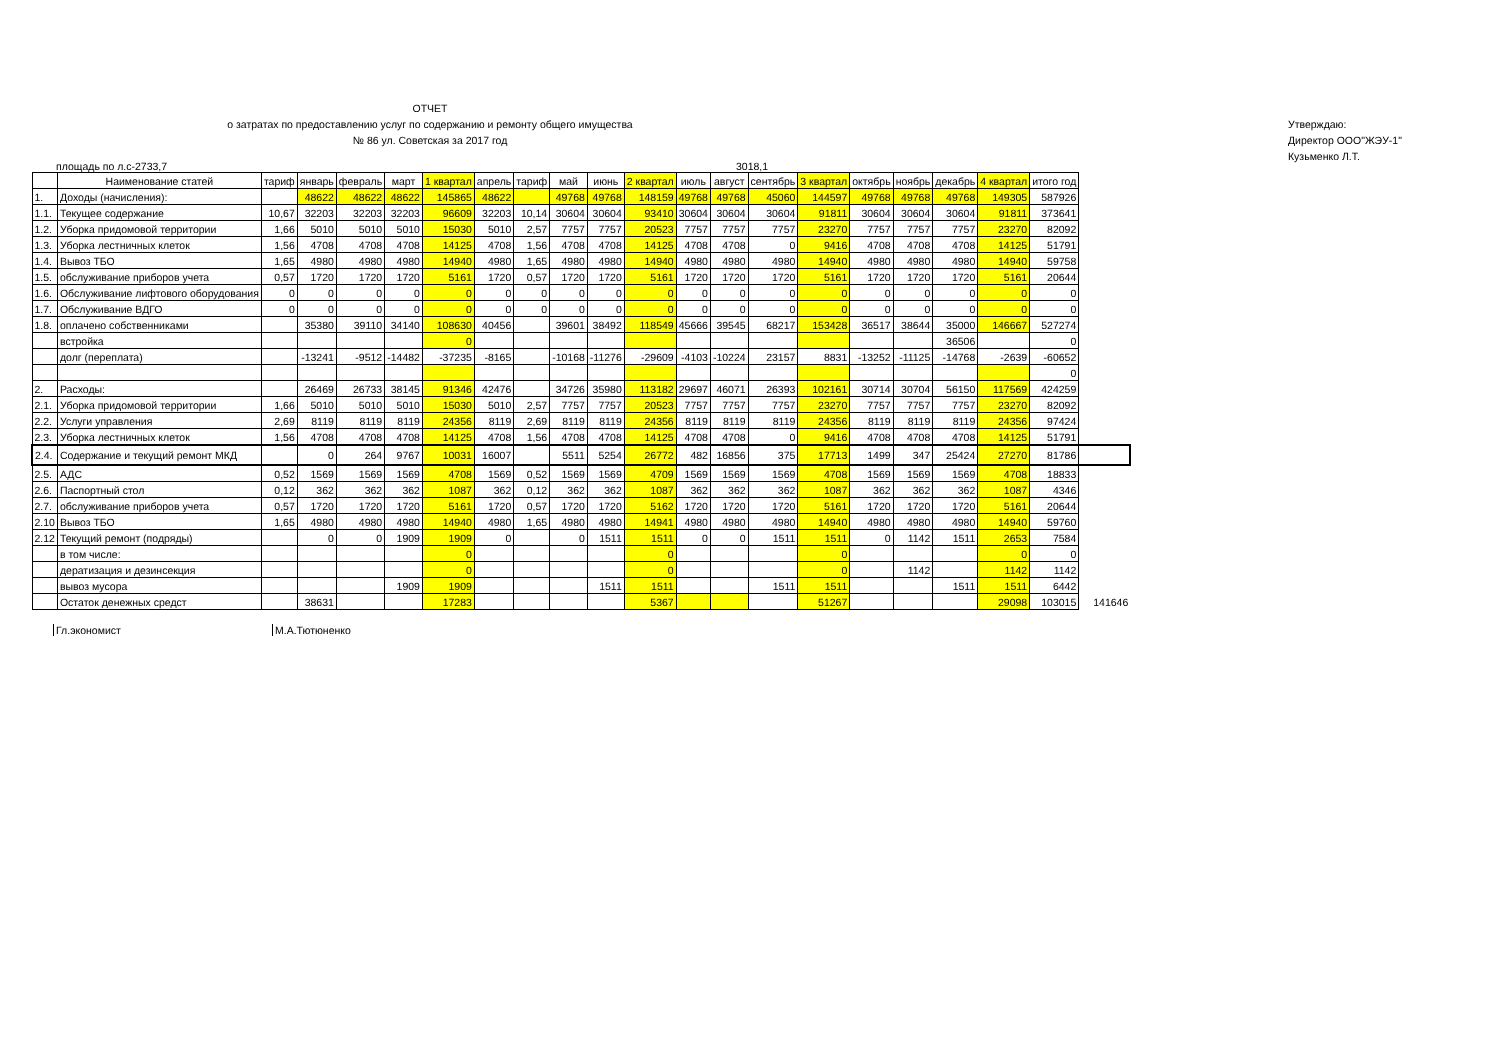ОТЧЕТ
о затратах по предоставлению услуг по содержанию и ремонту общего имущества
№ 86 ул. Советская за 2017 год
Утверждаю:
Директор ООО"ЖЭУ-1"
Кузьменко Л.Т.
площадь по л.с-2733,7 3018,1
| | Наименование статей | тариф | январь | февраль | март | 1 квартал | апрель | тариф | май | июнь | 2 квартал | июль | август | сентябрь | 3 квартал | октябрь | ноябрь | декабрь | 4 квартал | итого год | |
| --- | --- | --- | --- | --- | --- | --- | --- | --- | --- | --- | --- | --- | --- | --- | --- | --- | --- | --- | --- | --- | --- |
| 1. | Доходы (начисления): | | 48622 | 48622 | 48622 | 145865 | 48622 | | 49768 | 49768 | 148159 | 49768 | 49768 | 45060 | 144597 | 49768 | 49768 | 49768 | 149305 | 587926 | |
| 1.1. | Текущее содержание | 10,67 | 32203 | 32203 | 32203 | 96609 | 32203 | 10,14 | 30604 | 30604 | 93410 | 30604 | 30604 | 30604 | 91811 | 30604 | 30604 | 30604 | 91811 | 373641 | |
| 1.2. | Уборка придомовой территории | 1,66 | 5010 | 5010 | 5010 | 15030 | 5010 | 2,57 | 7757 | 7757 | 20523 | 7757 | 7757 | 7757 | 23270 | 7757 | 7757 | 7757 | 23270 | 82092 | |
| 1.3. | Уборка лестничных клеток | 1,56 | 4708 | 4708 | 4708 | 14125 | 4708 | 1,56 | 4708 | 4708 | 14125 | 4708 | 4708 | 0 | 9416 | 4708 | 4708 | 4708 | 14125 | 51791 | |
| 1.4. | Вывоз ТБО | 1,65 | 4980 | 4980 | 4980 | 14940 | 4980 | 1,65 | 4980 | 4980 | 14940 | 4980 | 4980 | 4980 | 14940 | 4980 | 4980 | 4980 | 14940 | 59758 | |
| 1.5. | обслуживание приборов учета | 0,57 | 1720 | 1720 | 1720 | 5161 | 1720 | 0,57 | 1720 | 1720 | 5161 | 1720 | 1720 | 1720 | 5161 | 1720 | 1720 | 1720 | 5161 | 20644 | |
| 1.6. | Обслуживание лифтового оборудования | 0 | 0 | 0 | 0 | 0 | 0 | 0 | 0 | 0 | 0 | 0 | 0 | 0 | 0 | 0 | 0 | 0 | 0 | 0 | |
| 1.7. | Обслуживание ВДГО | 0 | 0 | 0 | 0 | 0 | 0 | 0 | 0 | 0 | 0 | 0 | 0 | 0 | 0 | 0 | 0 | 0 | 0 | 0 | |
| 1.8. | оплачено собственниками | | 35380 | 39110 | 34140 | 108630 | 40456 | | 39601 | 38492 | 118549 | 45666 | 39545 | 68217 | 153428 | 36517 | 38644 | 35000 | 146667 | 527274 | |
| | встройка | | | | | 0 | | | | | | | | | | | | 36506 | | 0 | |
| | долг (переплата) | | -13241 | -9512 | -14482 | -37235 | -8165 | | -10168 | -11276 | -29609 | -4103 | -10224 | 23157 | 8831 | -13252 | -11125 | -14768 | -2639 | -60652 | |
| | | | | | | | | | | | | | | | | | | | | 0 | |
| 2. | Расходы: | | 26469 | 26733 | 38145 | 91346 | 42476 | | 34726 | 35980 | 113182 | 29697 | 46071 | 26393 | 102161 | 30714 | 30704 | 56150 | 117569 | 424259 | |
| 2.1. | Уборка придомовой территории | 1,66 | 5010 | 5010 | 5010 | 15030 | 5010 | 2,57 | 7757 | 7757 | 20523 | 7757 | 7757 | 7757 | 23270 | 7757 | 7757 | 7757 | 23270 | 82092 | |
| 2.2. | Услуги управления | 2,69 | 8119 | 8119 | 8119 | 24356 | 8119 | 2,69 | 8119 | 8119 | 24356 | 8119 | 8119 | 8119 | 24356 | 8119 | 8119 | 8119 | 24356 | 97424 | |
| 2.3. | Уборка лестничных клеток | 1,56 | 4708 | 4708 | 4708 | 14125 | 4708 | 1,56 | 4708 | 4708 | 14125 | 4708 | 4708 | 0 | 9416 | 4708 | 4708 | 4708 | 14125 | 51791 | |
| 2.4. | Содержание и текущий ремонт МКД | | 0 | 264 | 9767 | 10031 | 16007 | | 5511 | 5254 | 26772 | 482 | 16856 | 375 | 17713 | 1499 | 347 | 25424 | 27270 | 81786 | |
| 2.5. | АДС | 0,52 | 1569 | 1569 | 1569 | 4708 | 1569 | 0,52 | 1569 | 1569 | 4709 | 1569 | 1569 | 1569 | 4708 | 1569 | 1569 | 1569 | 4708 | 18833 | |
| 2.6. | Паспортный стол | 0,12 | 362 | 362 | 362 | 1087 | 362 | 0,12 | 362 | 362 | 1087 | 362 | 362 | 362 | 1087 | 362 | 362 | 362 | 1087 | 4346 | |
| 2.7. | обслуживание приборов учета | 0,57 | 1720 | 1720 | 1720 | 5161 | 1720 | 0,57 | 1720 | 1720 | 5162 | 1720 | 1720 | 1720 | 5161 | 1720 | 1720 | 1720 | 5161 | 20644 | |
| 2.10 | Вывоз ТБО | 1,65 | 4980 | 4980 | 4980 | 14940 | 4980 | 1,65 | 4980 | 4980 | 14941 | 4980 | 4980 | 4980 | 14940 | 4980 | 4980 | 4980 | 14940 | 59760 | |
| 2.12 | Текущий ремонт (подряды) | | 0 | 0 | 1909 | 1909 | 0 | | 0 | 1511 | 1511 | 0 | 0 | 1511 | 1511 | 0 | 1142 | 1511 | 2653 | 7584 | |
| | в том числе: | | | | | 0 | | | | | 0 | | | | 0 | | | | 0 | 0 | |
| | дератизация и дезинсекция | | | | | 0 | | | | | 0 | | | | 0 | | 1142 | | 1142 | 1142 | |
| | вывоз мусора | | | | 1909 | 1909 | | | | 1511 | 1511 | | | 1511 | 1511 | | | 1511 | 1511 | 6442 | |
| | Остаток денежных средст | | 38631 | | | 17283 | | | | | 5367 | | | | 51267 | | | | 29098 | 103015 | 141646 |
Гл.экономист М.А.Тютюненко